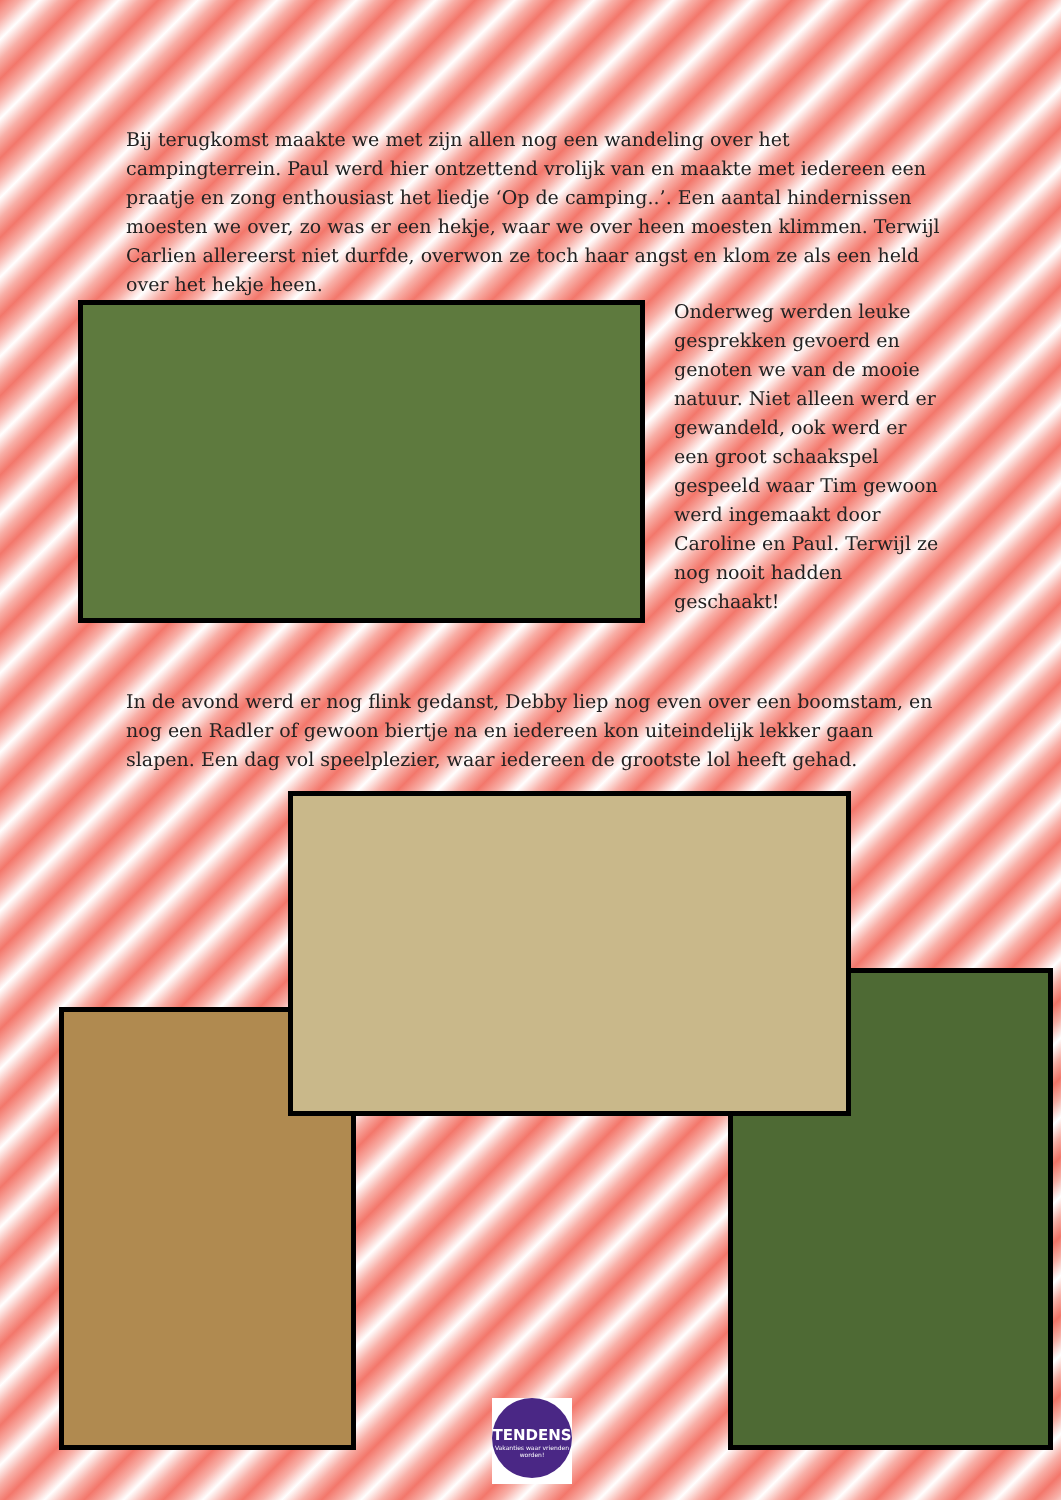Bij terugkomst maakte we met zijn allen nog een wandeling over het campingterrein. Paul werd hier ontzettend vrolijk van en maakte met iedereen een praatje en zong enthousiast het liedje ‘Op de camping..’. Een aantal hindernissen moesten we over, zo was er een hekje, waar we over heen moesten klimmen. Terwijl Carlien allereerst niet durfde, overwon ze toch haar angst en klom ze als een held over het hekje heen.
Onderweg werden leuke gesprekken gevoerd en genoten we van de mooie natuur. Niet alleen werd er gewandeld, ook werd er een groot schaakspel gespeeld waar Tim gewoon werd ingemaakt door Caroline en Paul. Terwijl ze nog nooit hadden geschaakt!
In de avond werd er nog flink gedanst, Debby liep nog even over een boomstam, en nog een Radler of gewoon biertje na en iedereen kon uiteindelijk lekker gaan slapen. Een dag vol speelplezier, waar iedereen de grootste lol heeft gehad.
TENDENS
Vakanties waar vrienden worden!